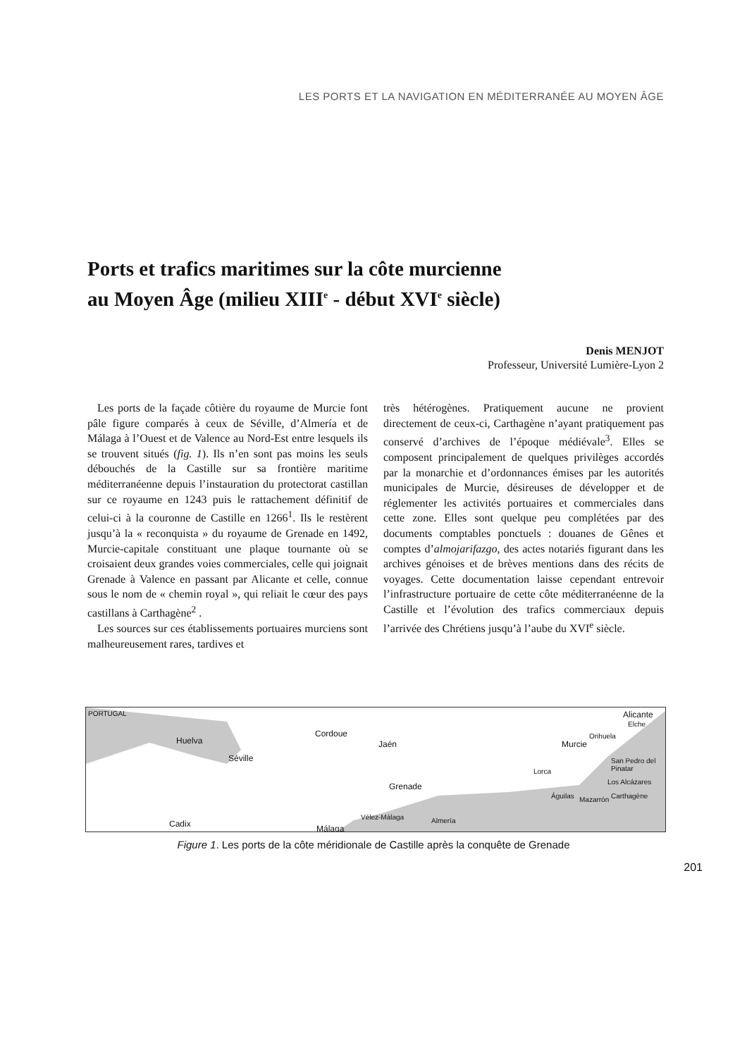LES PORTS ET LA NAVIGATION EN MÉDITERRANÉE AU MOYEN ÂGE
Ports et trafics maritimes sur la côte murcienne
au Moyen Âge (milieu XIII<sup>e</sup> - début XVI<sup>e</sup> siècle)
Denis MENJOT
Professeur, Université Lumière-Lyon 2
Les ports de la façade côtière du royaume de Murcie font pâle figure comparés à ceux de Séville, d’Almería et de Málaga à l’Ouest et de Valence au Nord-Est entre lesquels ils se trouvent situés (fig. 1). Ils n’en sont pas moins les seuls débouchés de la Castille sur sa frontière maritime méditerranéenne depuis l’instauration du protectorat castillan sur ce royaume en 1243 puis le rattachement définitif de celui-ci à la couronne de Castille en 1266<sup>1</sup>. Ils le restèrent jusqu’à la « reconquista » du royaume de Grenade en 1492, Murcie-capitale constituant une plaque tournante où se croisaient deux grandes voies commerciales, celle qui joignait Grenade à Valence en passant par Alicante et celle, connue sous le nom de « chemin royal », qui reliait le cœur des pays castillans à Carthagène<sup>2</sup> .
Les sources sur ces établissements portuaires murciens sont malheureusement rares, tardives et
très hétérogènes. Pratiquement aucune ne provient directement de ceux-ci, Carthagène n’ayant pratiquement pas conservé d’archives de l’époque médiévale<sup>3</sup>. Elles se composent principalement de quelques privilèges accordés par la monarchie et d’ordonnances émises par les autorités municipales de Murcie, désireuses de développer et de réglementer les activités portuaires et commerciales dans cette zone. Elles sont quelque peu complétées par des documents comptables ponctuels : douanes de Gênes et comptes d’almojarifazgo, des actes notariés figurant dans les archives génoises et de brèves mentions dans des récits de voyages. Cette documentation laisse cependant entrevoir l’infrastructure portuaire de cette côte méditerranéenne de la Castille et l’évolution des trafics commerciaux depuis l’arrivée des Chrétiens jusqu’à l’aube du XVI<sup>e</sup> siècle.
PORTUGAL
Cordoue
Jaén
Séville
Huelva
Grenade
Cadix Málaga
Vélez-Málaga Almería
Murcie
Orihuela
Alicante
Elche
Lorca
San Pedro del Pinatar
Los Alcázares
Carthagène Mazarrón Águilas
Figure 1. Les ports de la côte méridionale de Castille après la conquête de Grenade
201